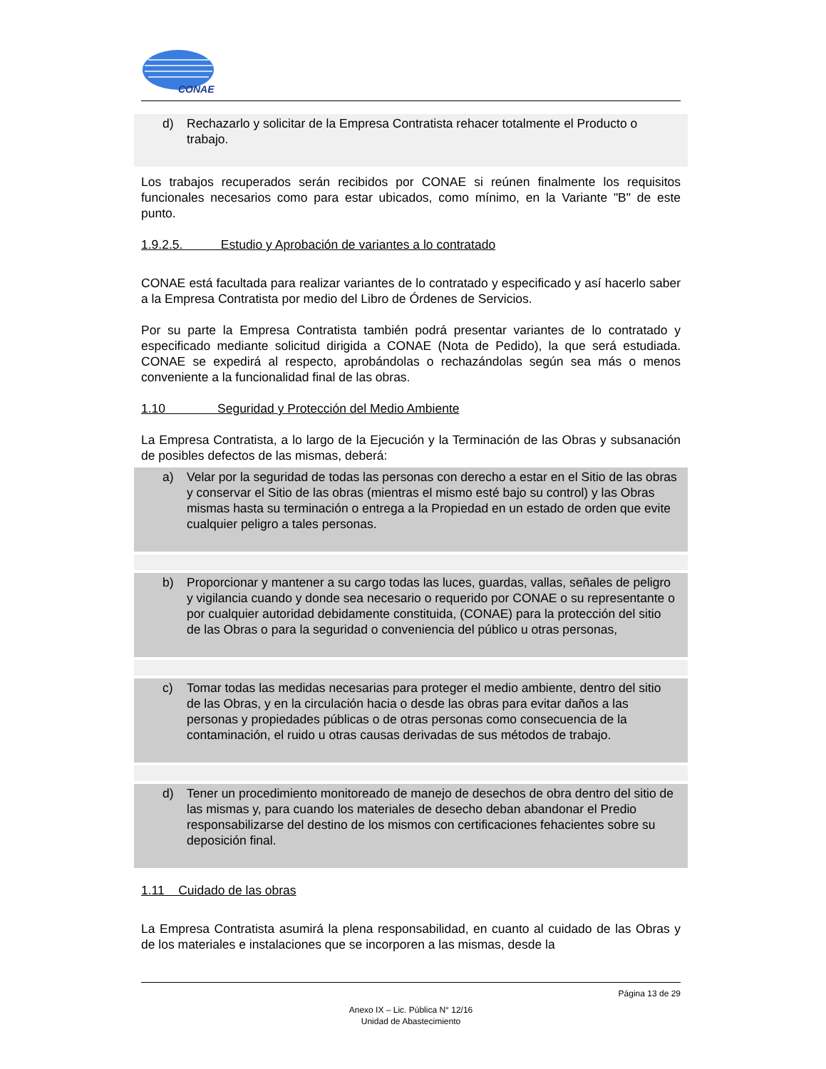CONAE
d) Rechazarlo y solicitar de la Empresa Contratista rehacer totalmente el Producto o trabajo.
Los trabajos recuperados serán recibidos por CONAE si reúnen finalmente los requisitos funcionales necesarios como para estar ubicados, como mínimo, en la Variante "B" de este punto.
1.9.2.5. Estudio y Aprobación de variantes a lo contratado
CONAE está facultada para realizar variantes de lo contratado y especificado y así hacerlo saber a la Empresa Contratista por medio del Libro de Órdenes de Servicios.
Por su parte la Empresa Contratista también podrá presentar variantes de lo contratado y especificado mediante solicitud dirigida a CONAE (Nota de Pedido), la que será estudiada. CONAE se expedirá al respecto, aprobándolas o rechazándolas según sea más o menos conveniente a la funcionalidad final de las obras.
1.10 Seguridad y Protección del Medio Ambiente
La Empresa Contratista, a lo largo de la Ejecución y la Terminación de las Obras y subsanación de posibles defectos de las mismas, deberá:
a) Velar por la seguridad de todas las personas con derecho a estar en el Sitio de las obras y conservar el Sitio de las obras (mientras el mismo esté bajo su control) y las Obras mismas hasta su terminación o entrega a la Propiedad en un estado de orden que evite cualquier peligro a tales personas.
b) Proporcionar y mantener a su cargo todas las luces, guardas, vallas, señales de peligro y vigilancia cuando y donde sea necesario o requerido por CONAE o su representante o por cualquier autoridad debidamente constituida, (CONAE) para la protección del sitio de las Obras o para la seguridad o conveniencia del público u otras personas,
c) Tomar todas las medidas necesarias para proteger el medio ambiente, dentro del sitio de las Obras, y en la circulación hacia o desde las obras para evitar daños a las personas y propiedades públicas o de otras personas como consecuencia de la contaminación, el ruido u otras causas derivadas de sus métodos de trabajo.
d) Tener un procedimiento monitoreado de manejo de desechos de obra dentro del sitio de las mismas y, para cuando los materiales de desecho deban abandonar el Predio responsabilizarse del destino de los mismos con certificaciones fehacientes sobre su deposición final.
1.11 Cuidado de las obras
La Empresa Contratista asumirá la plena responsabilidad, en cuanto al cuidado de las Obras y de los materiales e instalaciones que se incorporen a las mismas, desde la
Página 13 de 29
Anexo IX – Lic. Pública N° 12/16
Unidad de Abastecimiento